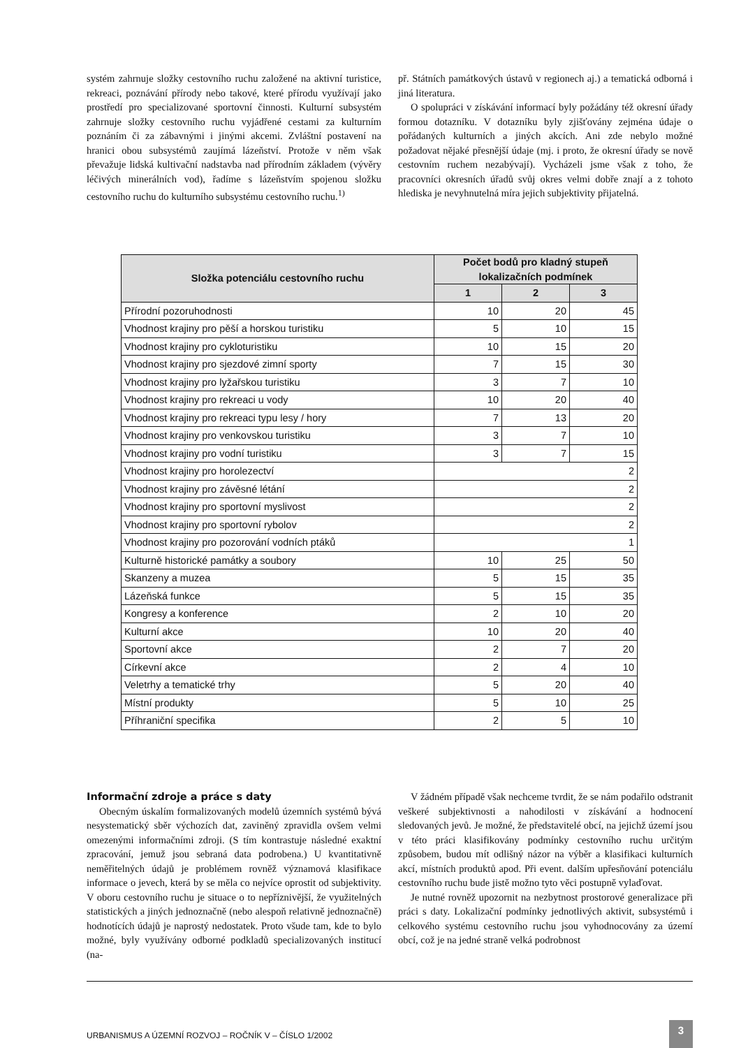systém zahrnuje složky cestovního ruchu založené na aktivní turistice, rekreaci, poznávání přírody nebo takové, které přírodu využívají jako prostředí pro specializované sportovní činnosti. Kulturní subsystém zahrnuje složky cestovního ruchu vyjádřené cestami za kulturním poznáním či za zábavnými i jinými akcemi. Zvláštní postavení na hranici obou subsystémů zaujímá lázeňství. Protože v něm však převažuje lidská kultivační nadstavba nad přírodním základem (vývěry léčivých minerálních vod), řadíme s lázeňstvím spojenou složku cestovního ruchu do kulturního subsystému cestovního ruchu.<sup>1)</sup>
př. Státních památkových ústavů v regionech aj.) a tematická odborná i jiná literatura.
O spolupráci v získávání informací byly požádány též okresní úřady formou dotazníku. V dotazníku byly zjišťovány zejména údaje o pořádaných kulturních a jiných akcích. Ani zde nebylo možné požadovat nějaké přesnější údaje (mj. i proto, že okresní úřady se nově cestovním ruchem nezabývají). Vycházeli jsme však z toho, že pracovníci okresních úřadů svůj okres velmi dobře znají a z tohoto hlediska je nevyhnutelná míra jejich subjektivity přijatelná.
| Složka potenciálu cestovního ruchu | Počet bodů pro kladný stupeň lokalizačních podmínek | | |
| --- | --- | --- | --- |
| | 1 | 2 | 3 |
| Přírodní pozoruhodnosti | 10 | 20 | 45 |
| Vhodnost krajiny pro pěší a horskou turistiku | 5 | 10 | 15 |
| Vhodnost krajiny pro cykloturistiku | 10 | 15 | 20 |
| Vhodnost krajiny pro sjezdové zimní sporty | 7 | 15 | 30 |
| Vhodnost krajiny pro lyžařskou turistiku | 3 | 7 | 10 |
| Vhodnost krajiny pro rekreaci u vody | 10 | 20 | 40 |
| Vhodnost krajiny pro rekreaci typu lesy / hory | 7 | 13 | 20 |
| Vhodnost krajiny pro venkovskou turistiku | 3 | 7 | 10 |
| Vhodnost krajiny pro vodní turistiku | 3 | 7 | 15 |
| Vhodnost krajiny pro horolezectví | 2 | | |
| Vhodnost krajiny pro závěsné létání | 2 | | |
| Vhodnost krajiny pro sportovní myslivost | 2 | | |
| Vhodnost krajiny pro sportovní rybolov | 2 | | |
| Vhodnost krajiny pro pozorování vodních ptáků | 1 | | |
| Kulturně historické památky a soubory | 10 | 25 | 50 |
| Skanzeny a muzea | 5 | 15 | 35 |
| Lázeňská funkce | 5 | 15 | 35 |
| Kongresy a konference | 2 | 10 | 20 |
| Kulturní akce | 10 | 20 | 40 |
| Sportovní akce | 2 | 7 | 20 |
| Církevní akce | 2 | 4 | 10 |
| Veletrhy a tematické trhy | 5 | 20 | 40 |
| Místní produkty | 5 | 10 | 25 |
| Příhraniční specifika | 2 | 5 | 10 |
Informační zdroje a práce s daty
Obecným úskalím formalizovaných modelů územních systémů bývá nesystematický sběr výchozích dat, zaviněný zpravidla ovšem velmi omezenými informačními zdroji. (S tím kontrastuje následné exaktní zpracování, jemuž jsou sebraná data podrobena.) U kvantitativně neměřitelných údajů je problémem rovněž významová klasifikace informace o jevech, která by se měla co nejvíce oprostit od subjektivity. V oboru cestovního ruchu je situace o to nepříznivější, že využitelných statistických a jiných jednoznačně (nebo alespoň relativně jednoznačně) hodnotících údajů je naprostý nedostatek. Proto všude tam, kde to bylo možné, byly využívány odborné podkladů specializovaných institucí (na-
V žádném případě však nechceme tvrdit, že se nám podařilo odstranit veškeré subjektivnosti a nahodilosti v získávání a hodnocení sledovaných jevů. Je možné, že představitelé obcí, na jejichž území jsou v této práci klasifikovány podmínky cestovního ruchu určitým způsobem, budou mít odlišný názor na výběr a klasifikaci kulturních akcí, místních produktů apod. Při event. dalším upřesňování potenciálu cestovního ruchu bude jistě možno tyto věci postupně vylaďovat.
Je nutné rovněž upozornit na nezbytnost prostorové generalizace při práci s daty. Lokalizační podmínky jednotlivých aktivit, subsystémů i celkového systému cestovního ruchu jsou vyhodnocovány za území obcí, což je na jedné straně velká podrobnost
URBANISMUS A ÚZEMNÍ ROZVOJ – ROČNÍK V – ČÍSLO 1/2002 3